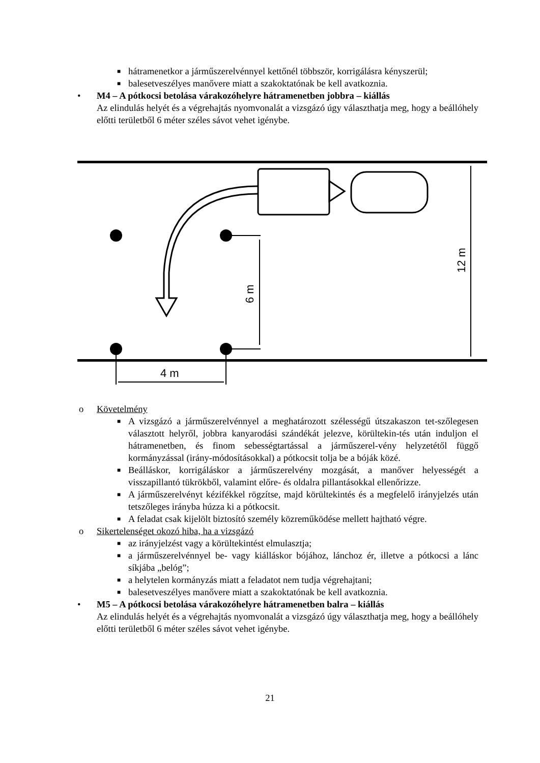■ hátramenetkor a járműszerelvénnyel kettőnél többször, korrigálásra kényszerül;
■ balesetveszélyes manővere miatt a szakoktatónak be kell avatkoznia.
• M4 – A pótkocsi betolása várakozóhelyre hátramenetben jobbra – kiállás
Az elindulás helyét és a végrehajtás nyomvonalát a vizsgázó úgy választhatja meg, hogy a beállóhely előtti területből 6 méter széles sávot vehet igénybe.
4 m
6 m
12 m
o Követelmény
■ A vizsgázó a járműszerelvénnyel a meghatározott szélességű útszakaszon tet-szőlegesen választott helyről, jobbra kanyarodási szándékát jelezve, körültekin-tés után induljon el hátramenetben, és finom sebességtartással a járműszerel-vény helyzetétől függő kormányzással (irány-módosításokkal) a pótkocsit tolja be a bóják közé.
■ Beálláskor, korrigáláskor a járműszerelvény mozgását, a manőver helyességét a visszapillantó tükrökből, valamint előre- és oldalra pillantásokkal ellenőrizze.
■ A járműszerelvényt kézifékkel rögzítse, majd körültekintés és a megfelelő irányjelzés után tetszőleges irányba húzza ki a pótkocsit.
■ A feladat csak kijelölt biztosító személy közreműködése mellett hajtható végre.
o Sikertelenséget okozó hiba, ha a vizsgázó
■ az irányjelzést vagy a körültekintést elmulasztja;
■ a járműszerelvénnyel be- vagy kiálláskor bójához, lánchoz ér, illetve a pótkocsi a lánc síkjába „belóg”;
■ a helytelen kormányzás miatt a feladatot nem tudja végrehajtani;
■ balesetveszélyes manővere miatt a szakoktatónak be kell avatkoznia.
• M5 – A pótkocsi betolása várakozóhelyre hátramenetben balra – kiállás
Az elindulás helyét és a végrehajtás nyomvonalát a vizsgázó úgy választhatja meg, hogy a beállóhely előtti területből 6 méter széles sávot vehet igénybe.
21